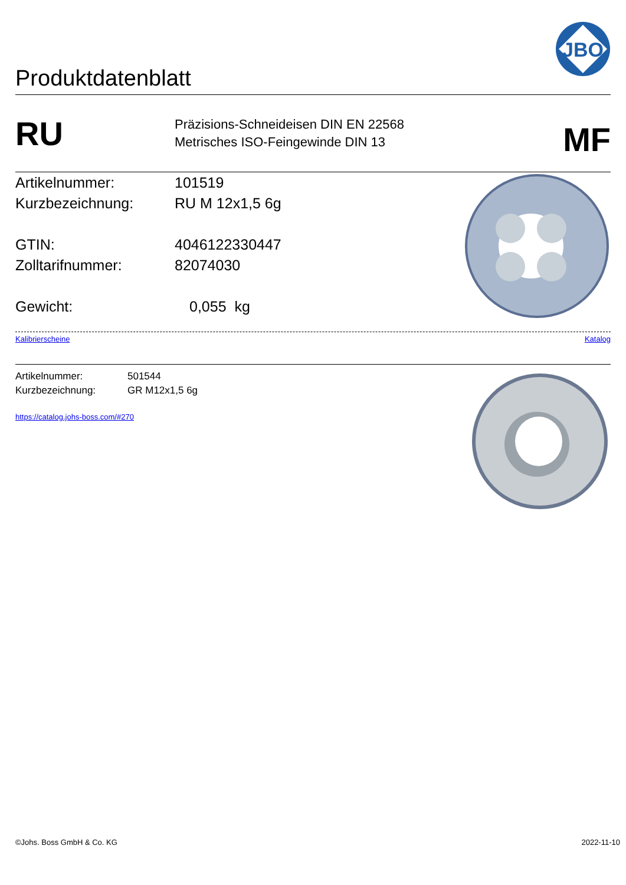Produktdatenblatt
JBO
RU
Präzisions-Schneideisen DIN EN 22568
Metrisches ISO-Feingewinde DIN 13
MF
Artikelnummer: 101519
Kurzbezeichnung: RU M 12x1,5 6g
GTIN: 4046122330447
Zolltarifnummer: 82074030
Gewicht: 0,055 kg
Kalibrierscheine Katalog
Artikelnummer: 501544
Kurzbezeichnung: GR M12x1,5 6g
https://catalog.johs-boss.com/#270
©Johs. Boss GmbH & Co. KG 2022-11-10